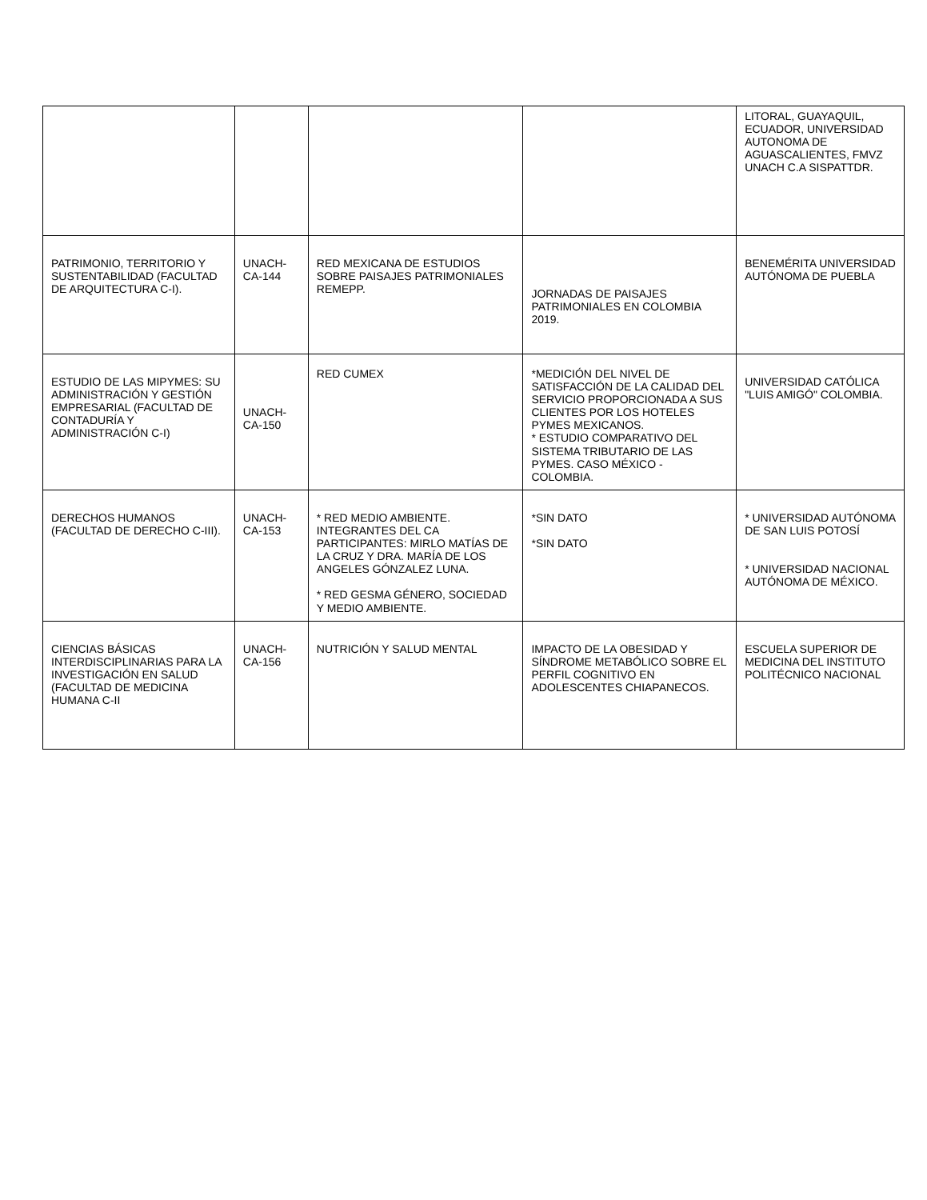| | | | | LITORAL, GUAYAQUIL, ECUADOR, UNIVERSIDAD AUTONOMA DE AGUASCALIENTES, FMVZ UNACH C.A SISPATTDR. |
| PATRIMONIO, TERRITORIO Y SUSTENTABILIDAD (FACULTAD DE ARQUITECTURA C-I). | UNACH-CA-144 | RED MEXICANA DE ESTUDIOS SOBRE PAISAJES PATRIMONIALES REMEPP. | JORNADAS DE PAISAJES PATRIMONIALES EN COLOMBIA 2019. | BENEMÉRITA UNIVERSIDAD AUTÓNOMA DE PUEBLA |
| ESTUDIO DE LAS MIPYMES: SU ADMINISTRACIÓN Y GESTIÓN EMPRESARIAL (FACULTAD DE CONTADURÍA Y ADMINISTRACIÓN C-I) | UNACH-CA-150 | RED CUMEX | *MEDICIÓN DEL NIVEL DE SATISFACCIÓN DE LA CALIDAD DEL SERVICIO PROPORCIONADA A SUS CLIENTES POR LOS HOTELES PYMES MEXICANOS. * ESTUDIO COMPARATIVO DEL SISTEMA TRIBUTARIO DE LAS PYMES. CASO MÉXICO - COLOMBIA. | UNIVERSIDAD CATÓLICA "LUIS AMIGÓ" COLOMBIA. |
| DERECHOS HUMANOS (FACULTAD DE DERECHO C-III). | UNACH-CA-153 | * RED MEDIO AMBIENTE. INTEGRANTES DEL CA PARTICIPANTES: MIRLO MATÍAS DE LA CRUZ Y DRA. MARÍA DE LOS ANGELES GÓNZALEZ LUNA. * RED GESMA GÉNERO, SOCIEDAD Y MEDIO AMBIENTE. | *SIN DATO *SIN DATO | * UNIVERSIDAD AUTÓNOMA DE SAN LUIS POTOSÍ * UNIVERSIDAD NACIONAL AUTÓNOMA DE MÉXICO. |
| CIENCIAS BÁSICAS INTERDISCIPLINARIAS PARA LA INVESTIGACIÓN EN SALUD (FACULTAD DE MEDICINA HUMANA C-II | UNACH-CA-156 | NUTRICIÓN Y SALUD MENTAL | IMPACTO DE LA OBESIDAD Y SÍNDROME METABÓLICO SOBRE EL PERFIL COGNITIVO EN ADOLESCENTES CHIAPANECOS. | ESCUELA SUPERIOR DE MEDICINA DEL INSTITUTO POLITÉCNICO NACIONAL |